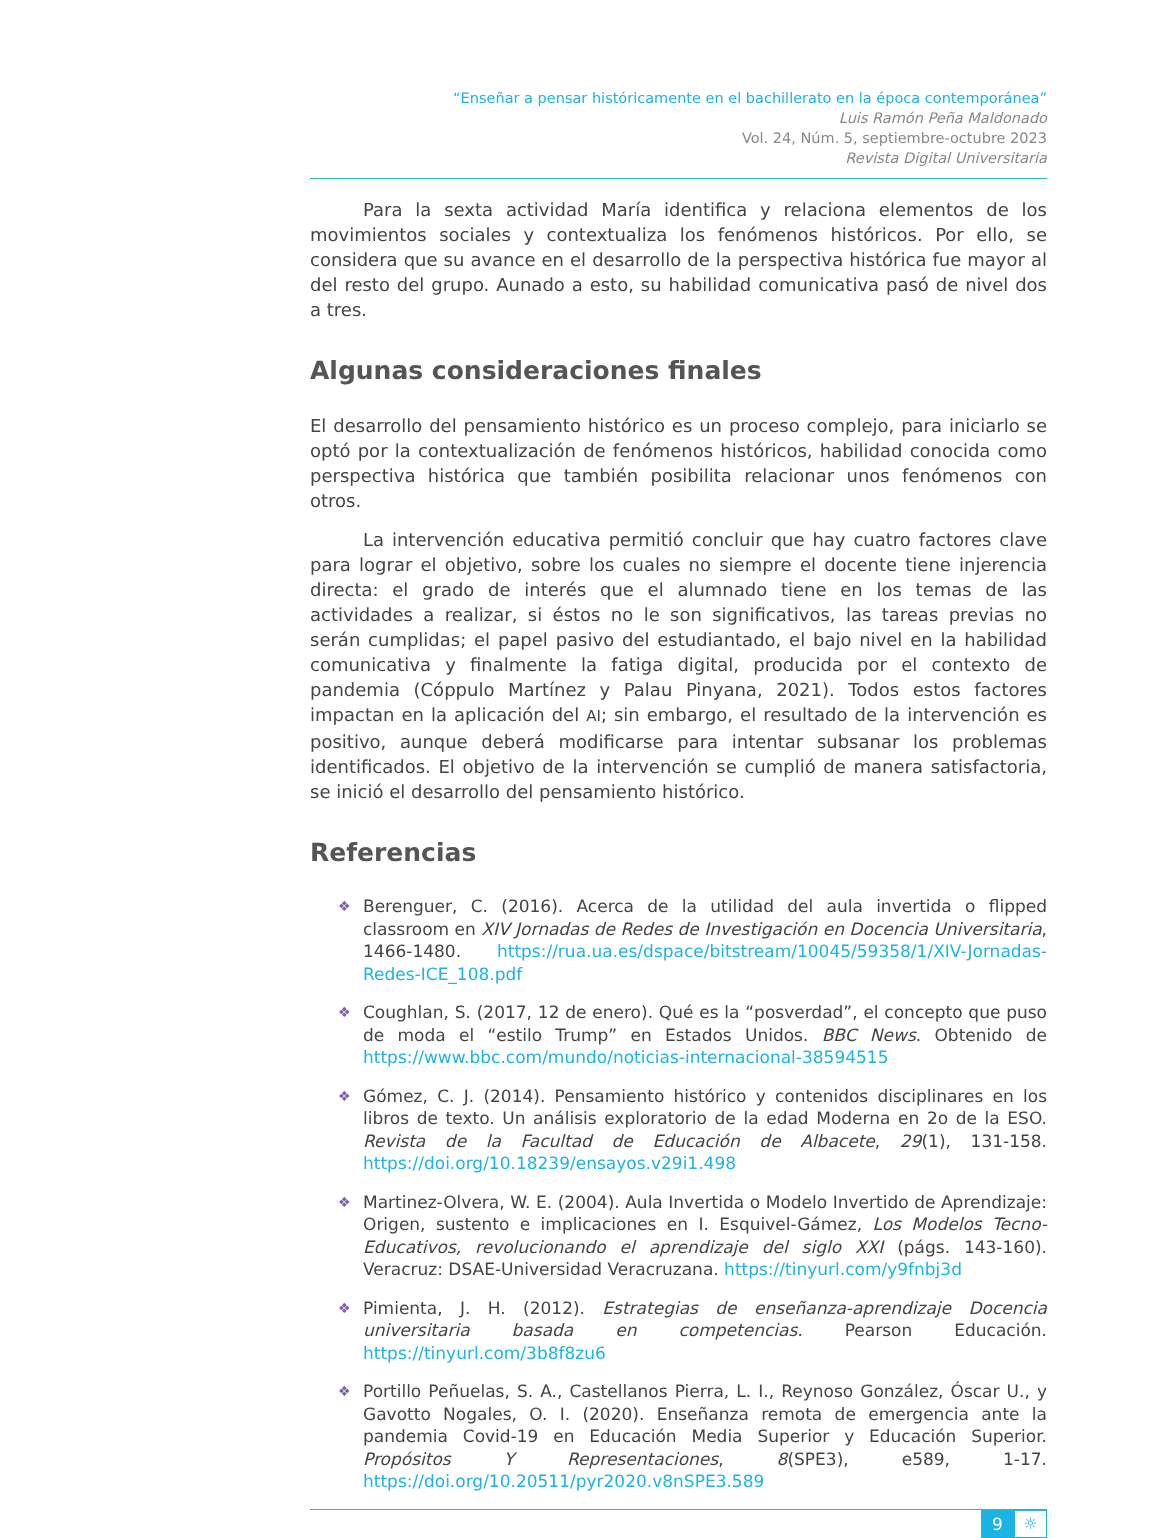“Enseñar a pensar históricamente en el bachillerato en la época contemporánea”
Luis Ramón Peña Maldonado
Vol. 24, Núm. 5, septiembre-octubre 2023
Revista Digital Universitaria
Para la sexta actividad María identifica y relaciona elementos de los movimientos sociales y contextualiza los fenómenos históricos. Por ello, se considera que su avance en el desarrollo de la perspectiva histórica fue mayor al del resto del grupo. Aunado a esto, su habilidad comunicativa pasó de nivel dos a tres.
Algunas consideraciones finales
El desarrollo del pensamiento histórico es un proceso complejo, para iniciarlo se optó por la contextualización de fenómenos históricos, habilidad conocida como perspectiva histórica que también posibilita relacionar unos fenómenos con otros.
La intervención educativa permitió concluir que hay cuatro factores clave para lograr el objetivo, sobre los cuales no siempre el docente tiene injerencia directa: el grado de interés que el alumnado tiene en los temas de las actividades a realizar, si éstos no le son significativos, las tareas previas no serán cumplidas; el papel pasivo del estudiantado, el bajo nivel en la habilidad comunicativa y finalmente la fatiga digital, producida por el contexto de pandemia (Cóppulo Martínez y Palau Pinyana, 2021). Todos estos factores impactan en la aplicación del AI; sin embargo, el resultado de la intervención es positivo, aunque deberá modificarse para intentar subsanar los problemas identificados. El objetivo de la intervención se cumplió de manera satisfactoria, se inició el desarrollo del pensamiento histórico.
Referencias
❖ Berenguer, C. (2016). Acerca de la utilidad del aula invertida o flipped classroom en XIV Jornadas de Redes de Investigación en Docencia Universitaria, 1466-1480. https://rua.ua.es/dspace/bitstream/10045/59358/1/XIV-Jornadas-Redes-ICE_108.pdf
❖ Coughlan, S. (2017, 12 de enero). Qué es la “posverdad”, el concepto que puso de moda el “estilo Trump” en Estados Unidos. BBC News. Obtenido de https://www.bbc.com/mundo/noticias-internacional-38594515
❖ Gómez, C. J. (2014). Pensamiento histórico y contenidos disciplinares en los libros de texto. Un análisis exploratorio de la edad Moderna en 2o de la ESO. Revista de la Facultad de Educación de Albacete, 29(1), 131-158. https://doi.org/10.18239/ensayos.v29i1.498
❖ Martinez-Olvera, W. E. (2004). Aula Invertida o Modelo Invertido de Aprendizaje: Origen, sustento e implicaciones en I. Esquivel-Gámez, Los Modelos Tecno-Educativos, revolucionando el aprendizaje del siglo XXI (págs. 143-160). Veracruz: DSAE-Universidad Veracruzana. https://tinyurl.com/y9fnbj3d
❖ Pimienta, J. H. (2012). Estrategias de enseñanza-aprendizaje Docencia universitaria basada en competencias. Pearson Educación. https://tinyurl.com/3b8f8zu6
❖ Portillo Peñuelas, S. A., Castellanos Pierra, L. I., Reynoso González, Óscar U., y Gavotto Nogales, O. I. (2020). Enseñanza remota de emergencia ante la pandemia Covid-19 en Educación Media Superior y Educación Superior. Propósitos Y Representaciones, 8(SPE3), e589, 1-17. https://doi.org/10.20511/pyr2020.v8nSPE3.589
9
☼